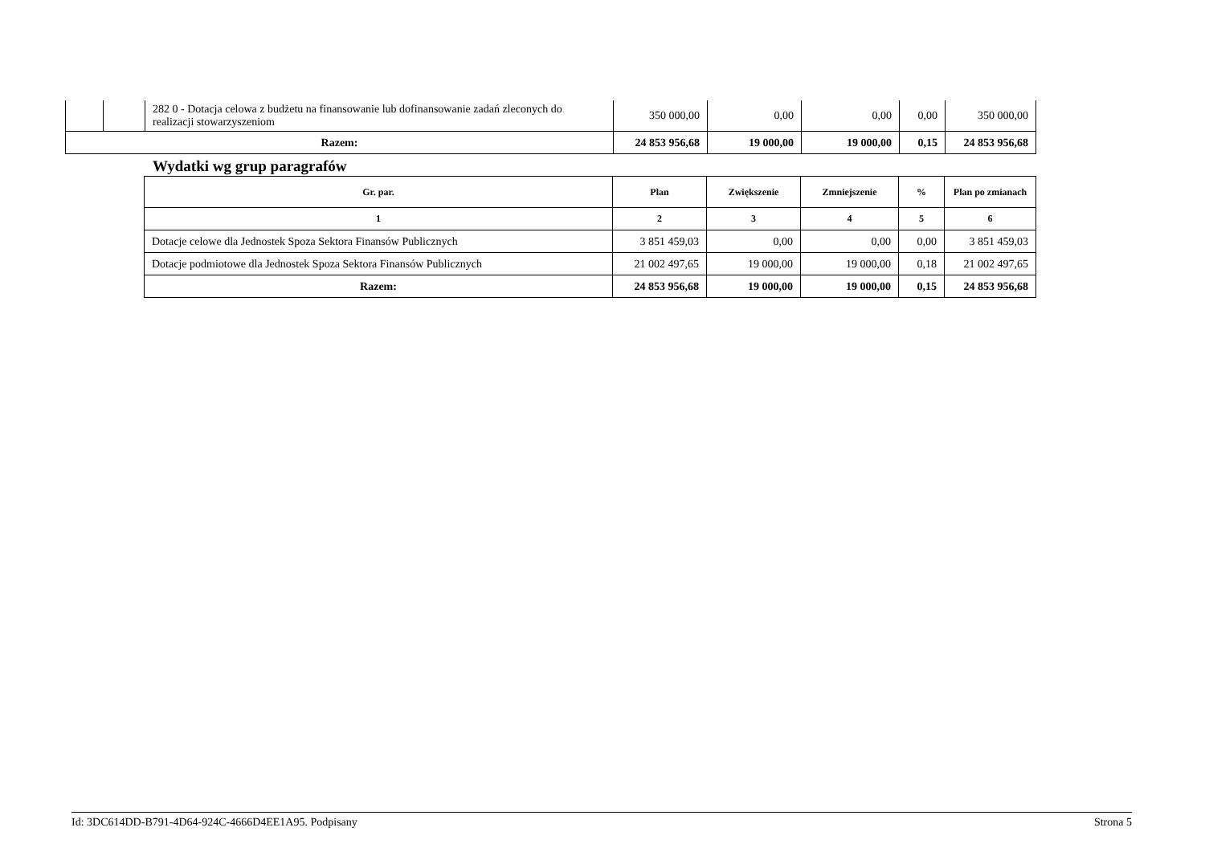| | | 282 0 - Dotacja celowa z budżetu na finansowanie lub dofinansowanie zadań zleconych do realizacji stowarzyszeniom | 350 000,00 | 0,00 | 0,00 | 0,00 | 350 000,00 |
| Razem: | | | 24 853 956,68 | 19 000,00 | 19 000,00 | 0,15 | 24 853 956,68 |
Wydatki wg grup paragrafów
| Gr. par. | Plan | Zwiększenie | Zmniejszenie | % | Plan po zmianach |
| --- | --- | --- | --- | --- | --- |
| 1 | 2 | 3 | 4 | 5 | 6 |
| Dotacje celowe dla Jednostek Spoza Sektora Finansów Publicznych | 3 851 459,03 | 0,00 | 0,00 | 0,00 | 3 851 459,03 |
| Dotacje podmiotowe dla Jednostek Spoza Sektora Finansów Publicznych | 21 002 497,65 | 19 000,00 | 19 000,00 | 0,18 | 21 002 497,65 |
| Razem: | 24 853 956,68 | 19 000,00 | 19 000,00 | 0,15 | 24 853 956,68 |
Id: 3DC614DD-B791-4D64-924C-4666D4EE1A95. Podpisany Strona 5